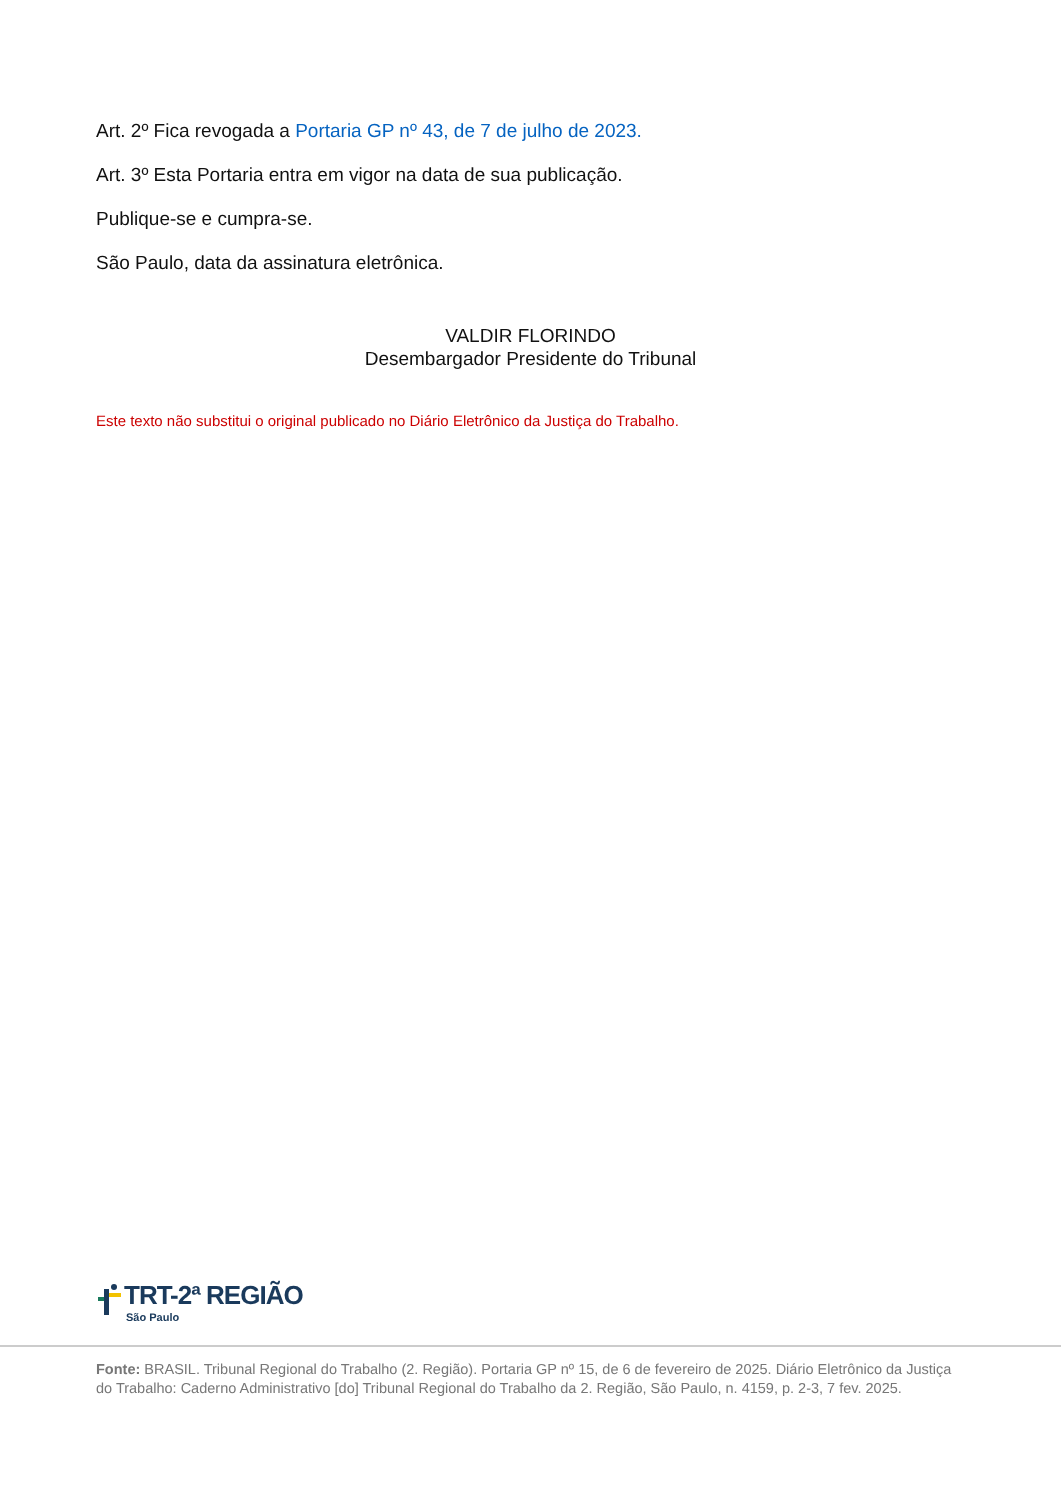Art. 2º Fica revogada a Portaria GP nº 43, de 7 de julho de 2023.
Art. 3º Esta Portaria entra em vigor na data de sua publicação.
Publique-se e cumpra-se.
São Paulo, data da assinatura eletrônica.
VALDIR FLORINDO
Desembargador Presidente do Tribunal
Este texto não substitui o original publicado no Diário Eletrônico da Justiça do Trabalho.
TRT-2ª REGIÃO
São Paulo
Fonte: BRASIL. Tribunal Regional do Trabalho (2. Região). Portaria GP nº 15, de 6 de fevereiro de 2025. Diário Eletrônico da Justiça do Trabalho: Caderno Administrativo [do] Tribunal Regional do Trabalho da 2. Região, São Paulo, n. 4159, p. 2-3, 7 fev. 2025.